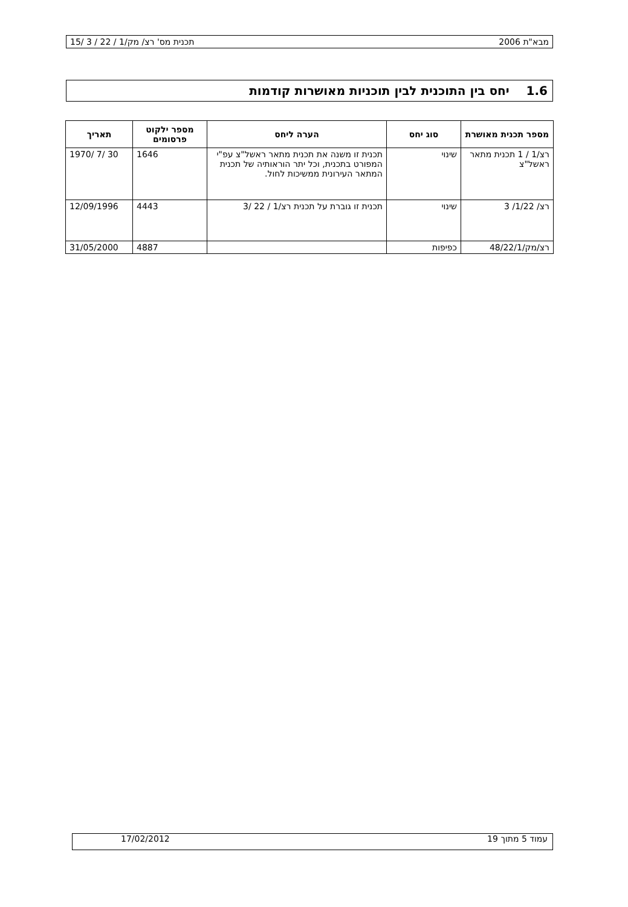מבא"ת 2006 תכנית מס' רצ/ מק/1 / 22 / 3 /15
1.6 יחס בין התוכנית לבין תוכניות מאושרות קודמות
| מספר תכנית מאושרת | סוג יחס | הערה ליחס | מספר ילקוט פרסומים | תאריך |
| --- | --- | --- | --- | --- |
| רצ/1 / 1 תכנית מתאר ראשל"צ | שינוי | תכנית זו משנה את תכנית מתאר ראשל"צ עפ"י המפורט בתכנית, וכל יתר הוראותיה של תכנית המתאר העירונית ממשיכות לחול. | 1646 | 30 /7 /1970 |
| רצ/ 1/22/ 3 | שינוי | תכנית זו גוברת על תכנית רצ/1 / 22 /3 | 4443 | 12/09/1996 |
| רצ/מק/48/22/1 | כפיפות | | 4887 | 31/05/2000 |
עמוד 5 מתוך 19 17/02/2012